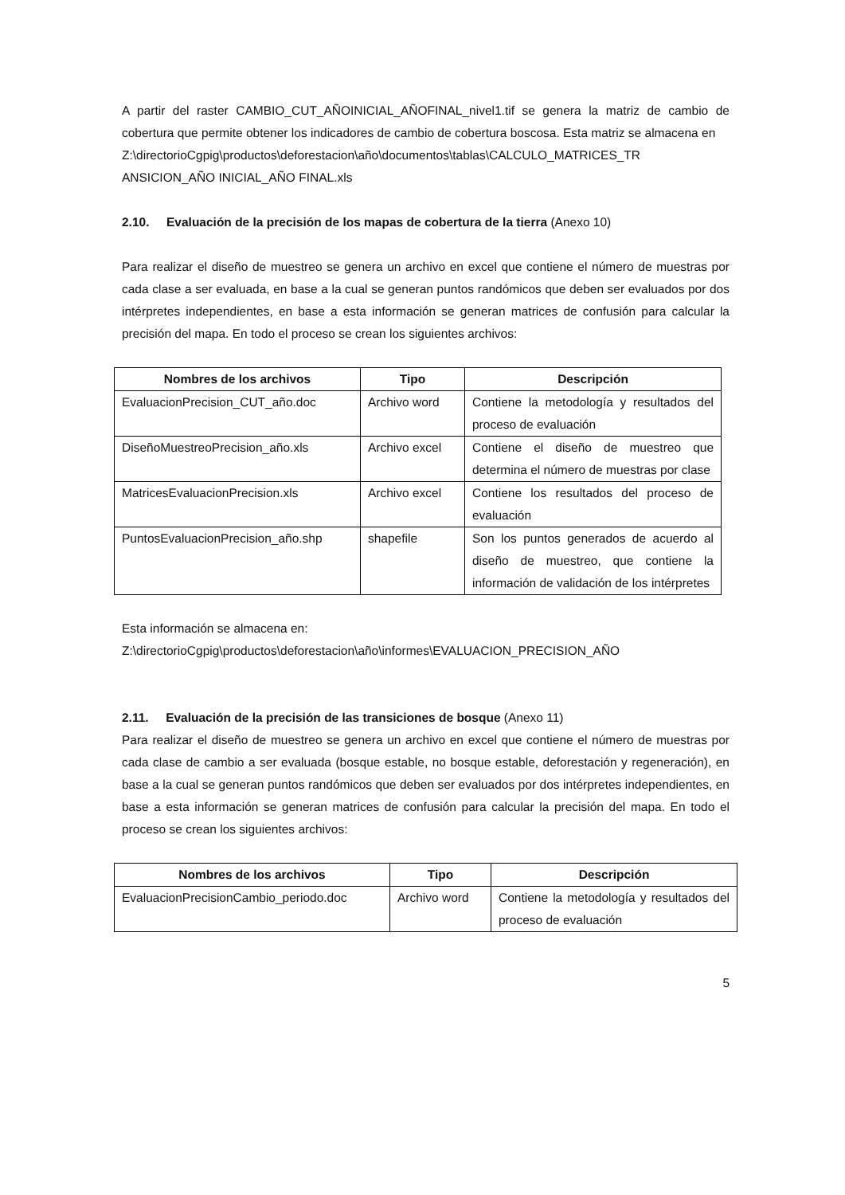A partir del raster CAMBIO_CUT_AÑOINICIAL_AÑOFINAL_nivel1.tif se genera la matriz de cambio de cobertura que permite obtener los indicadores de cambio de cobertura boscosa. Esta matriz se almacena en
Z:\directorioCgpig\productos\deforestacion\año\documentos\tablas\CALCULO_MATRICES_TR ANSICION_AÑO INICIAL_AÑO FINAL.xls
2.10. Evaluación de la precisión de los mapas de cobertura de la tierra (Anexo 10)
Para realizar el diseño de muestreo se genera un archivo en excel que contiene el número de muestras por cada clase a ser evaluada, en base a la cual se generan puntos randómicos que deben ser evaluados por dos intérpretes independientes, en base a esta información se generan matrices de confusión para calcular la precisión del mapa. En todo el proceso se crean los siguientes archivos:
| Nombres de los archivos | Tipo | Descripción |
| --- | --- | --- |
| EvaluacionPrecision_CUT_año.doc | Archivo word | Contiene la metodología y resultados del proceso de evaluación |
| DiseñoMuestreoPrecision_año.xls | Archivo excel | Contiene el diseño de muestreo que determina el número de muestras por clase |
| MatricesEvaluacionPrecision.xls | Archivo excel | Contiene los resultados del proceso de evaluación |
| PuntosEvaluacionPrecision_año.shp | shapefile | Son los puntos generados de acuerdo al diseño de muestreo, que contiene la información de validación de los intérpretes |
Esta información se almacena en:
Z:\directorioCgpig\productos\deforestacion\año\informes\EVALUACION_PRECISION_AÑO
2.11. Evaluación de la precisión de las transiciones de bosque (Anexo 11)
Para realizar el diseño de muestreo se genera un archivo en excel que contiene el número de muestras por cada clase de cambio a ser evaluada (bosque estable, no bosque estable, deforestación y regeneración), en base a la cual se generan puntos randómicos que deben ser evaluados por dos intérpretes independientes, en base a esta información se generan matrices de confusión para calcular la precisión del mapa. En todo el proceso se crean los siguientes archivos:
| Nombres de los archivos | Tipo | Descripción |
| --- | --- | --- |
| EvaluacionPrecisionCambio_periodo.doc | Archivo word | Contiene la metodología y resultados del proceso de evaluación |
5